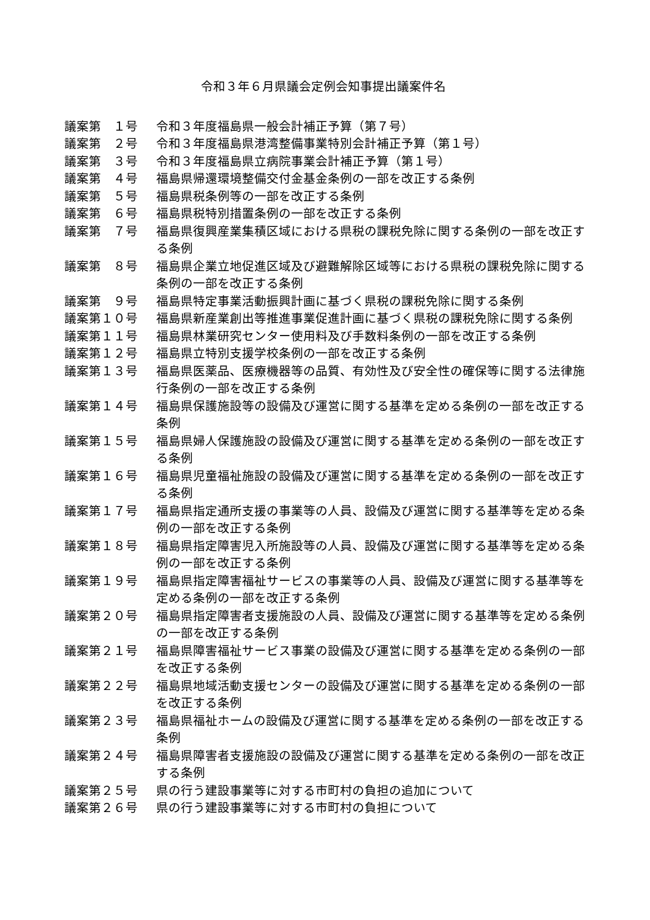令和３年６月県議会定例会知事提出議案件名
| 議案第 １号 | 令和３年度福島県一般会計補正予算（第７号） |
| 議案第 ２号 | 令和３年度福島県港湾整備事業特別会計補正予算（第１号） |
| 議案第 ３号 | 令和３年度福島県立病院事業会計補正予算（第１号） |
| 議案第 ４号 | 福島県帰還環境整備交付金基金条例の一部を改正する条例 |
| 議案第 ５号 | 福島県税条例等の一部を改正する条例 |
| 議案第 ６号 | 福島県税特別措置条例の一部を改正する条例 |
| 議案第 ７号 | 福島県復興産業集積区域における県税の課税免除に関する条例の一部を改正する条例 |
| 議案第 ８号 | 福島県企業立地促進区域及び避難解除区域等における県税の課税免除に関する条例の一部を改正する条例 |
| 議案第 ９号 | 福島県特定事業活動振興計画に基づく県税の課税免除に関する条例 |
| 議案第１０号 | 福島県新産業創出等推進事業促進計画に基づく県税の課税免除に関する条例 |
| 議案第１１号 | 福島県林業研究センター使用料及び手数料条例の一部を改正する条例 |
| 議案第１２号 | 福島県立特別支援学校条例の一部を改正する条例 |
| 議案第１３号 | 福島県医薬品、医療機器等の品質、有効性及び安全性の確保等に関する法律施行条例の一部を改正する条例 |
| 議案第１４号 | 福島県保護施設等の設備及び運営に関する基準を定める条例の一部を改正する条例 |
| 議案第１５号 | 福島県婦人保護施設の設備及び運営に関する基準を定める条例の一部を改正する条例 |
| 議案第１６号 | 福島県児童福祉施設の設備及び運営に関する基準を定める条例の一部を改正する条例 |
| 議案第１７号 | 福島県指定通所支援の事業等の人員、設備及び運営に関する基準等を定める条例の一部を改正する条例 |
| 議案第１８号 | 福島県指定障害児入所施設等の人員、設備及び運営に関する基準等を定める条例の一部を改正する条例 |
| 議案第１９号 | 福島県指定障害福祉サービスの事業等の人員、設備及び運営に関する基準等を定める条例の一部を改正する条例 |
| 議案第２０号 | 福島県指定障害者支援施設の人員、設備及び運営に関する基準等を定める条例の一部を改正する条例 |
| 議案第２１号 | 福島県障害福祉サービス事業の設備及び運営に関する基準を定める条例の一部を改正する条例 |
| 議案第２２号 | 福島県地域活動支援センターの設備及び運営に関する基準を定める条例の一部を改正する条例 |
| 議案第２３号 | 福島県福祉ホームの設備及び運営に関する基準を定める条例の一部を改正する条例 |
| 議案第２４号 | 福島県障害者支援施設の設備及び運営に関する基準を定める条例の一部を改正する条例 |
| 議案第２５号 | 県の行う建設事業等に対する市町村の負担の追加について |
| 議案第２６号 | 県の行う建設事業等に対する市町村の負担について |